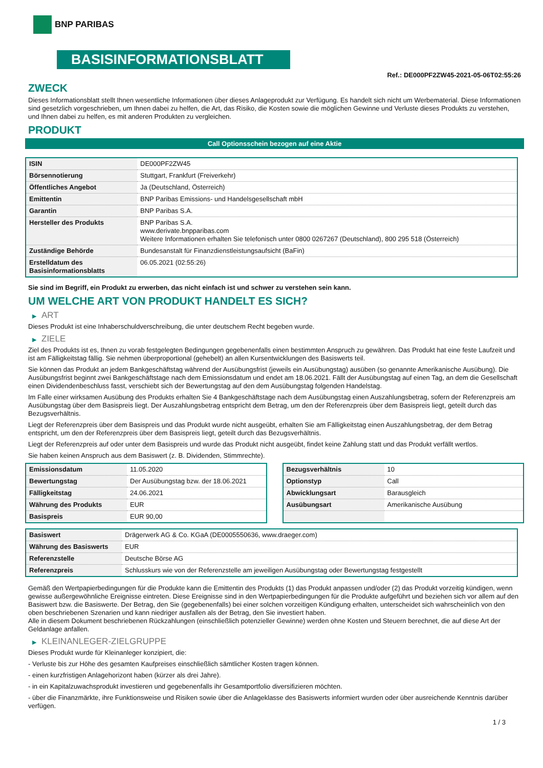BNP PARIBAS
BASISINFORMATIONSBLATT
Ref.: DE000PF2ZW45-2021-05-06T02:55:26
ZWECK
Dieses Informationsblatt stellt Ihnen wesentliche Informationen über dieses Anlageprodukt zur Verfügung. Es handelt sich nicht um Werbematerial. Diese Informationen sind gesetzlich vorgeschrieben, um Ihnen dabei zu helfen, die Art, das Risiko, die Kosten sowie die möglichen Gewinne und Verluste dieses Produkts zu verstehen, und Ihnen dabei zu helfen, es mit anderen Produkten zu vergleichen.
PRODUKT
Call Optionsschein bezogen auf eine Aktie
| ISIN | DE000PF2ZW45 |
| Börsennotierung | Stuttgart, Frankfurt (Freiverkehr) |
| Öffentliches Angebot | Ja (Deutschland, Österreich) |
| Emittentin | BNP Paribas Emissions- und Handelsgesellschaft mbH |
| Garantin | BNP Paribas S.A. |
| Hersteller des Produkts | BNP Paribas S.A. www.derivate.bnpparibas.com Weitere Informationen erhalten Sie telefonisch unter 0800 0267267 (Deutschland), 800 295 518 (Österreich) |
| Zuständige Behörde | Bundesanstalt für Finanzdienstleistungsaufsicht (BaFin) |
| Erstelldatum des Basisinformationsblatts | 06.05.2021 (02:55:26) |
Sie sind im Begriff, ein Produkt zu erwerben, das nicht einfach ist und schwer zu verstehen sein kann.
UM WELCHE ART VON PRODUKT HANDELT ES SICH?
▶ ART
Dieses Produkt ist eine Inhaberschuldverschreibung, die unter deutschem Recht begeben wurde.
▶ ZIELE
Ziel des Produkts ist es, Ihnen zu vorab festgelegten Bedingungen gegebenenfalls einen bestimmten Anspruch zu gewähren. Das Produkt hat eine feste Laufzeit und ist am Fälligkeitstag fällig. Sie nehmen überproportional (gehebelt) an allen Kursentwicklungen des Basiswerts teil.
Sie können das Produkt an jedem Bankgeschäftstag während der Ausübungsfrist (jeweils ein Ausübungstag) ausüben (so genannte Amerikanische Ausübung). Die Ausübungsfrist beginnt zwei Bankgeschäftstage nach dem Emissionsdatum und endet am 18.06.2021. Fällt der Ausübungstag auf einen Tag, an dem die Gesellschaft einen Dividendenbeschluss fasst, verschiebt sich der Bewertungstag auf den dem Ausübungstag folgenden Handelstag.
Im Falle einer wirksamen Ausübung des Produkts erhalten Sie 4 Bankgeschäftstage nach dem Ausübungstag einen Auszahlungsbetrag, sofern der Referenzpreis am Ausübungstag über dem Basispreis liegt. Der Auszahlungsbetrag entspricht dem Betrag, um den der Referenzpreis über dem Basispreis liegt, geteilt durch das Bezugsverhältnis.
Liegt der Referenzpreis über dem Basispreis und das Produkt wurde nicht ausgeübt, erhalten Sie am Fälligkeitstag einen Auszahlungsbetrag, der dem Betrag entspricht, um den der Referenzpreis über dem Basispreis liegt, geteilt durch das Bezugsverhältnis.
Liegt der Referenzpreis auf oder unter dem Basispreis und wurde das Produkt nicht ausgeübt, findet keine Zahlung statt und das Produkt verfällt wertlos.
Sie haben keinen Anspruch aus dem Basiswert (z. B. Dividenden, Stimmrechte).
| Emissionsdatum | 11.05.2020 |
| Bewertungstag | Der Ausübungstag bzw. der 18.06.2021 |
| Fälligkeitstag | 24.06.2021 |
| Währung des Produkts | EUR |
| Basispreis | EUR 90,00 |
| Bezugsverhältnis | 10 |
| Optionstyp | Call |
| Abwicklungsart | Barausgleich |
| Ausübungsart | Amerikanische Ausübung |
| Basiswert | Drägerwerk AG & Co. KGaA (DE0005550636, www.draeger.com) |
| Währung des Basiswerts | EUR |
| Referenzstelle | Deutsche Börse AG |
| Referenzpreis | Schlusskurs wie von der Referenzstelle am jeweiligen Ausübungstag oder Bewertungstag festgestellt |
Gemäß den Wertpapierbedingungen für die Produkte kann die Emittentin des Produkts (1) das Produkt anpassen und/oder (2) das Produkt vorzeitig kündigen, wenn gewisse außergewöhnliche Ereignisse eintreten. Diese Ereignisse sind in den Wertpapierbedingungen für die Produkte aufgeführt und beziehen sich vor allem auf den Basiswert bzw. die Basiswerte. Der Betrag, den Sie (gegebenenfalls) bei einer solchen vorzeitigen Kündigung erhalten, unterscheidet sich wahrscheinlich von den oben beschriebenen Szenarien und kann niedriger ausfallen als der Betrag, den Sie investiert haben.
Alle in diesem Dokument beschriebenen Rückzahlungen (einschließlich potenzieller Gewinne) werden ohne Kosten und Steuern berechnet, die auf diese Art der Geldanlage anfallen.
▶ KLEINANLEGER-ZIELGRUPPE
Dieses Produkt wurde für Kleinanleger konzipiert, die:
- Verluste bis zur Höhe des gesamten Kaufpreises einschließlich sämtlicher Kosten tragen können.
- einen kurzfristigen Anlagehorizont haben (kürzer als drei Jahre).
- in ein Kapitalzuwachsprodukt investieren und gegebenenfalls ihr Gesamtportfolio diversifizieren möchten.
- über die Finanzmärkte, ihre Funktionsweise und Risiken sowie über die Anlageklasse des Basiswerts informiert wurden oder über ausreichende Kenntnis darüber verfügen.
1 / 3